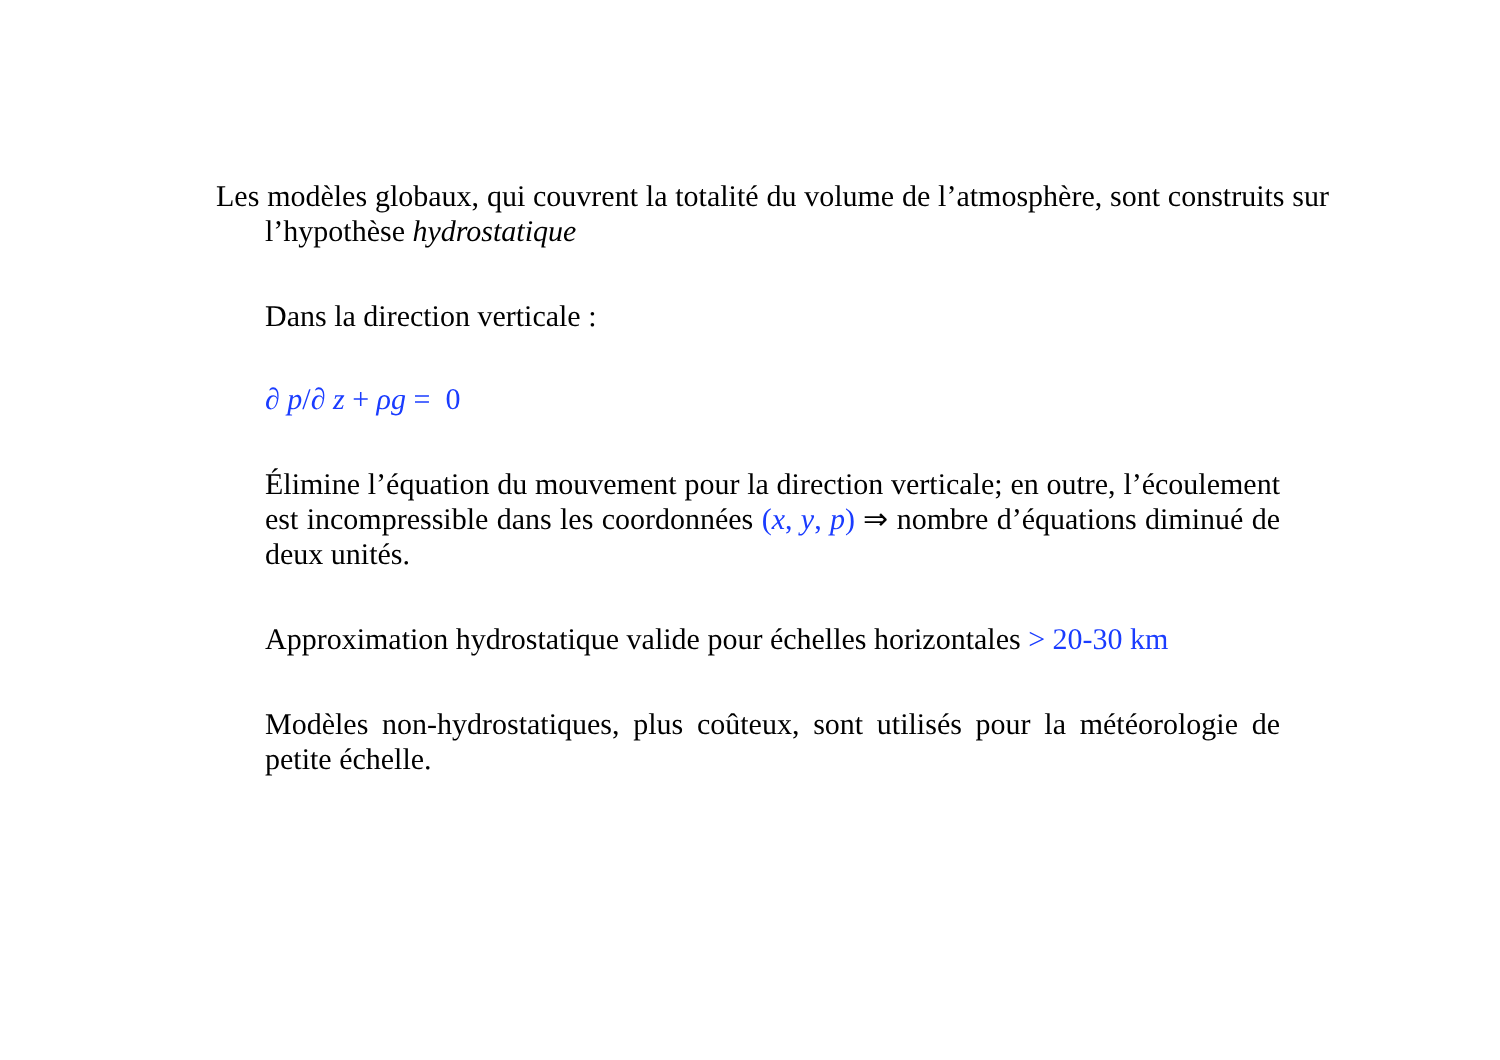Les modèles globaux, qui couvrent la totalité du volume de l’atmosphère, sont construits sur l’hypothèse hydrostatique
Dans la direction verticale :
∂ p/∂ z + ρg = 0
Élimine l’équation du mouvement pour la direction verticale; en outre, l’écoulement est incompressible dans les coordonnées (x, y, p) ⇒ nombre d’équations diminué de deux unités.
Approximation hydrostatique valide pour échelles horizontales > 20-30 km
Modèles non-hydrostatiques, plus coûteux, sont utilisés pour la météorologie de petite échelle.